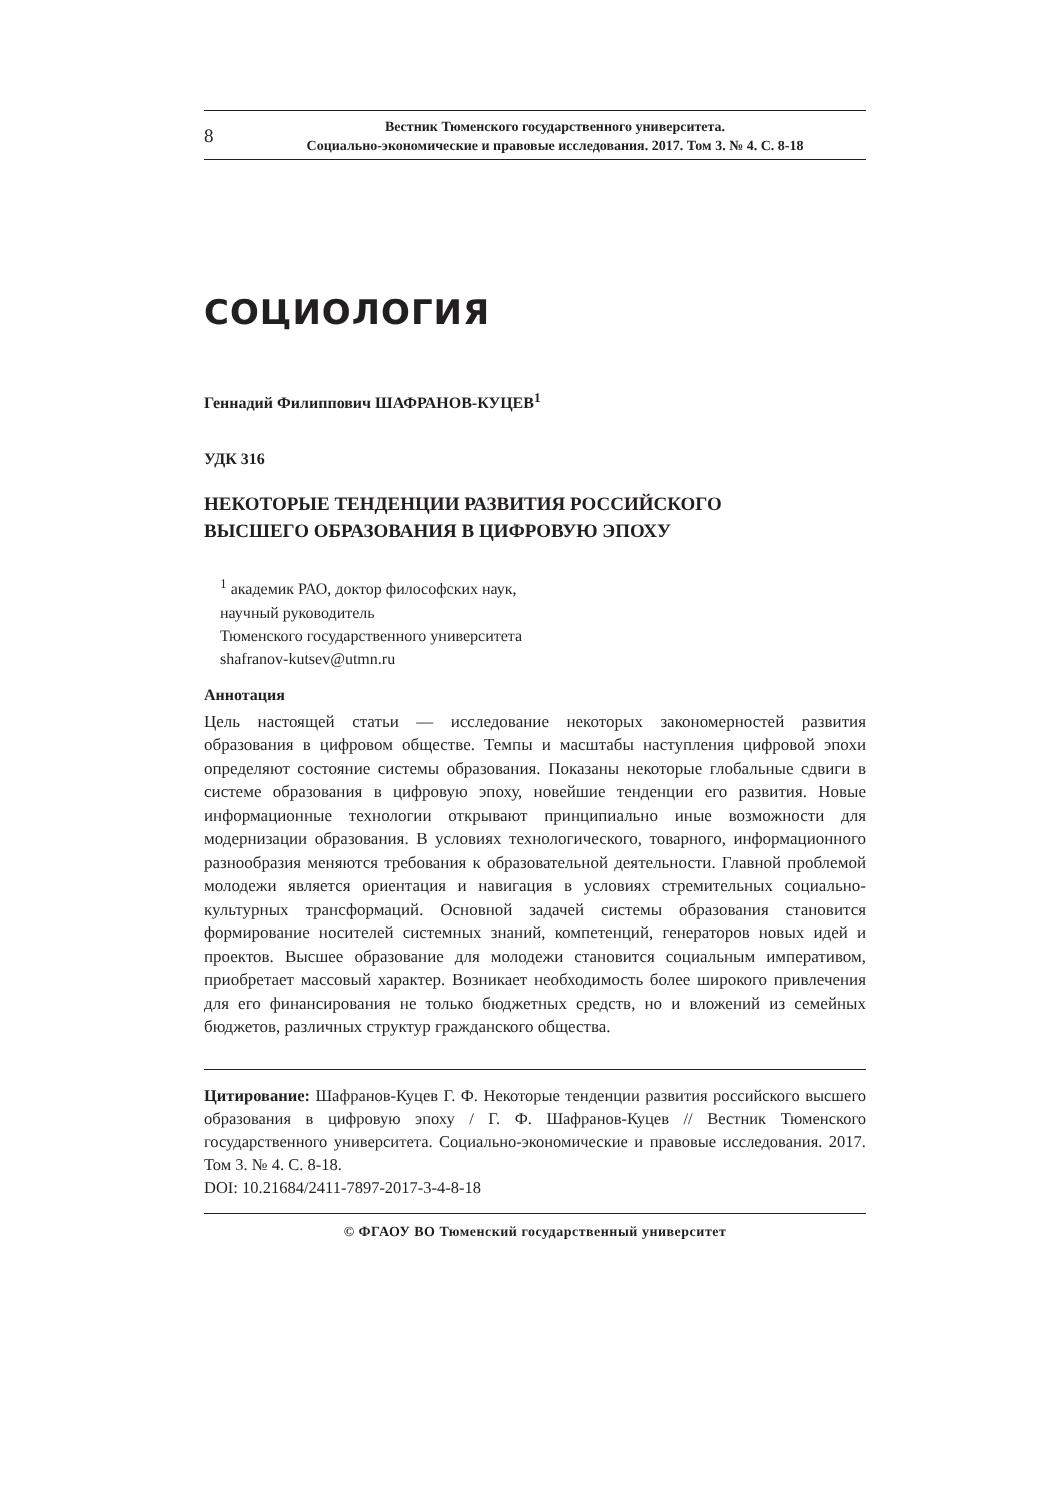8
Вестник Тюменского государственного университета.
Социально-экономические и правовые исследования. 2017. Том 3. № 4. С. 8-18
СОЦИОЛОГИЯ
Геннадий Филиппович ШАФРАНОВ-КУЦЕВ<sup>1</sup>
УДК 316
НЕКОТОРЫЕ ТЕНДЕНЦИИ РАЗВИТИЯ РОССИЙСКОГО
ВЫСШЕГО ОБРАЗОВАНИЯ В ЦИФРОВУЮ ЭПОХУ
<sup>1</sup> академик РАО, доктор философских наук,
научный руководитель
Тюменского государственного университета
shafranov-kutsev@utmn.ru
Аннотация
Цель настоящей статьи — исследование некоторых закономерностей развития образования в цифровом обществе. Темпы и масштабы наступления цифровой эпохи определяют состояние системы образования. Показаны некоторые глобальные сдвиги в системе образования в цифровую эпоху, новейшие тенденции его развития. Новые информационные технологии открывают принципиально иные возможности для модернизации образования. В условиях технологического, товарного, информационного разнообразия меняются требования к образовательной деятельности. Главной проблемой молодежи является ориентация и навигация в условиях стремительных социально-культурных трансформаций. Основной задачей системы образования становится формирование носителей системных знаний, компетенций, генераторов новых идей и проектов. Высшее образование для молодежи становится социальным императивом, приобретает массовый характер. Возникает необходимость более широкого привлечения для его финансирования не только бюджетных средств, но и вложений из семейных бюджетов, различных структур гражданского общества.
Цитирование: Шафранов-Куцев Г. Ф. Некоторые тенденции развития российского высшего образования в цифровую эпоху / Г. Ф. Шафранов-Куцев // Вестник Тюменского государственного университета. Социально-экономические и правовые исследования. 2017. Том 3. № 4. С. 8-18.
DOI: 10.21684/2411-7897-2017-3-4-8-18
© ФГАОУ ВО Тюменский государственный университет